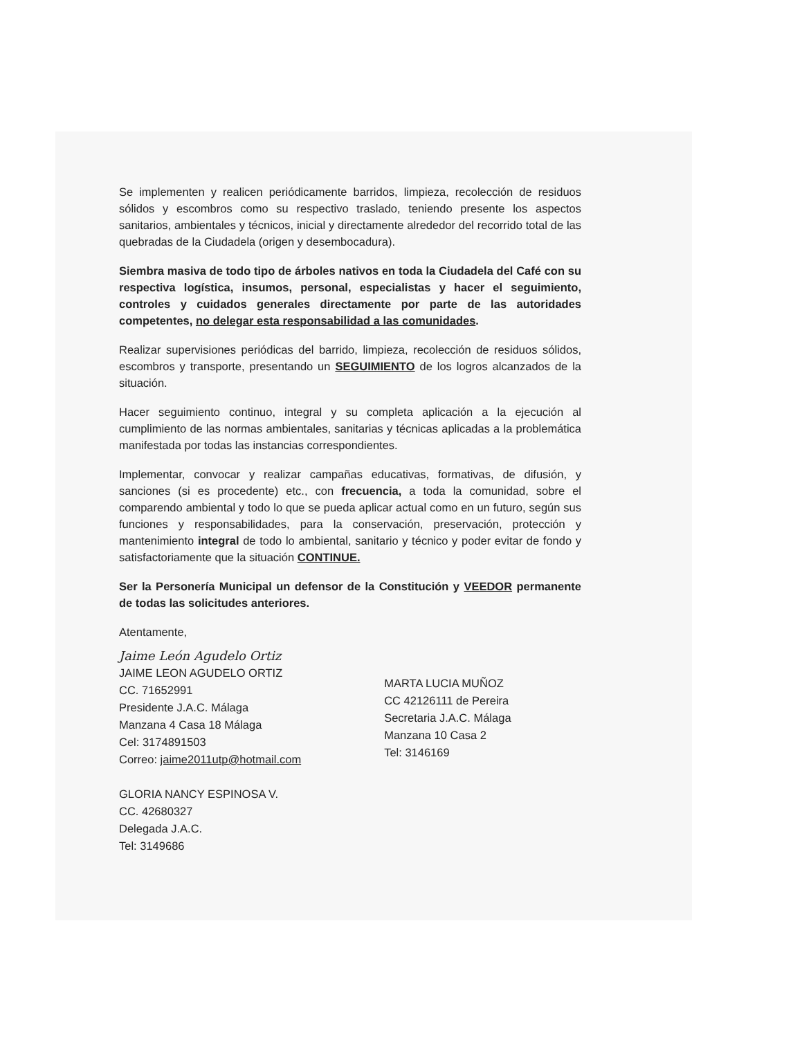Se implementen y realicen periódicamente barridos, limpieza, recolección de residuos sólidos y escombros como su respectivo traslado, teniendo presente los aspectos sanitarios, ambientales y técnicos, inicial y directamente alrededor del recorrido total de las quebradas de la Ciudadela (origen y desembocadura).
Siembra masiva de todo tipo de árboles nativos en toda la Ciudadela del Café con su respectiva logística, insumos, personal, especialistas y hacer el seguimiento, controles y cuidados generales directamente por parte de las autoridades competentes, no delegar esta responsabilidad a las comunidades.
Realizar supervisiones periódicas del barrido, limpieza, recolección de residuos sólidos, escombros y transporte, presentando un SEGUIMIENTO de los logros alcanzados de la situación.
Hacer seguimiento continuo, integral y su completa aplicación a la ejecución al cumplimiento de las normas ambientales, sanitarias y técnicas aplicadas a la problemática manifestada por todas las instancias correspondientes.
Implementar, convocar y realizar campañas educativas, formativas, de difusión, y sanciones (si es procedente) etc., con frecuencia, a toda la comunidad, sobre el comparendo ambiental y todo lo que se pueda aplicar actual como en un futuro, según sus funciones y responsabilidades, para la conservación, preservación, protección y mantenimiento integral de todo lo ambiental, sanitario y técnico y poder evitar de fondo y satisfactoriamente que la situación CONTINUE.
Ser la Personería Municipal un defensor de la Constitución y VEEDOR permanente de todas las solicitudes anteriores.
Atentamente,
Jaime León Agudelo Ortiz
JAIME LEON AGUDELO ORTIZ
CC. 71652991
Presidente J.A.C. Málaga
Manzana 4 Casa 18 Málaga
Cel: 3174891503
Correo: jaime2011utp@hotmail.com
GLORIA NANCY ESPINOSA V.
CC. 42680327
Delegada J.A.C.
Tel: 3149686
MARTA LUCIA MUÑOZ
CC 42126111 de Pereira
Secretaria J.A.C. Málaga
Manzana 10 Casa 2
Tel: 3146169